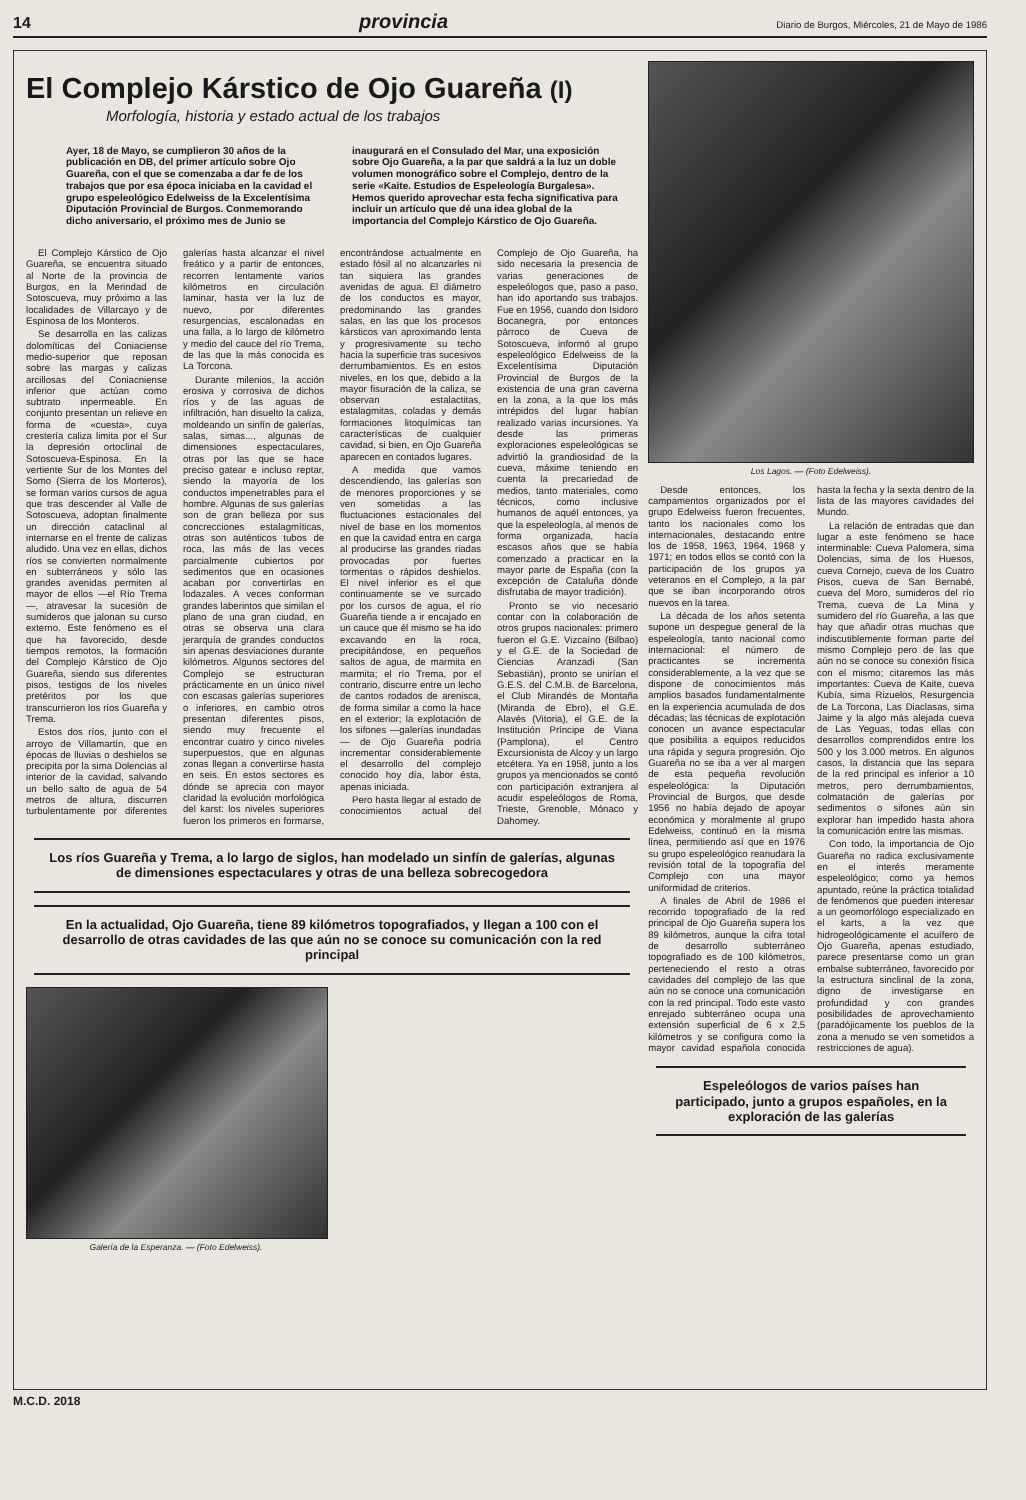14 provincia Diario de Burgos, Miércoles, 21 de Mayo de 1986
El Complejo Kárstico de Ojo Guareña (I)
Morfología, historia y estado actual de los trabajos
Ayer, 18 de Mayo, se cumplieron 30 años de la publicación en DB, del primer artículo sobre Ojo Guareña, con el que se comenzaba a dar fe de los trabajos que por esa época iniciaba en la cavidad el grupo espeleológico Edelweiss de la Excelentísima Diputación Provincial de Burgos. Conmemorando dicho aniversario, el próximo mes de Junio se inaugurará en el Consulado del Mar, una exposición sobre Ojo Guareña, a la par que saldrá a la luz un doble volumen monográfico sobre el Complejo, dentro de la serie «Kaite. Estudios de Espeleología Burgalesa». Hemos querido aprovechar esta fecha significativa para incluir un artículo que dé una idea global de la importancia del Complejo Kárstico de Ojo Guareña.
El Complejo Kárstico de Ojo Guareña, se encuentra situado al Norte de la provincia de Burgos, en la Merindad de Sotoscueva, muy próximo a las localidades de Villarcayo y de Espinosa de los Monteros.
Se desarrolla en las calizas dolomíticas del Coniaciense medio-superior que reposan sobre las margas y calizas arcillosas del Coniacniense inferior que actúan como subtrato inpermeable. En conjunto presentan un relieve en forma de «cuesta», cuya crestería caliza limita por el Sur la depresión ortoclinal de Sotoscueva-Espinosa. En la vertiente Sur de los Montes del Somo (Sierra de los Morteros), se forman varios cursos de agua que tras descender al Valle de Sotoscueva, adoptan finalmente un dirección cataclinal al internarse en el frente de calizas aludido. Una vez en ellas, dichos ríos se convierten normalmente en subterráneos y sólo las grandes avenidas permiten al mayor de ellos —el Río Trema—, atravesar la sucesión de sumideros que jalonan su curso externo. Este fenómeno es el que ha favorecido, desde tiempos remotos, la formación del Complejo Kárstico de Ojo Guareña, siendo sus diferentes pisos, testigos de los niveles pretéritos por los que transcurrieron los ríos Guareña y Trema.
Estos dos ríos, junto con el arroyo de Villamartín, que en épocas de lluvias o deshielos se precipita por la sima Dolencias al interior de la cavidad, salvando un bello salto de agua de 54 metros de altura, discurren turbulentamente por diferentes galerías hasta alcanzar el nivel freático y a partir de entonces, recorren lentamente varios kilómetros en circulación laminar, hasta ver la luz de nuevo, por diferentes resurgencias, escalonadas en una falla, a lo largo de kilómetro y medio del cauce del río Trema, de las que la más conocida es La Torcona.
Durante milenios, la acción erosiva y corrosiva de dichos ríos y de las aguas de infiltración, han disuelto la caliza, moldeando un sinfín de galerías, salas, simas..., algunas de dimensiones espectaculares, otras por las que se hace preciso gatear e incluso reptar, siendo la mayoría de los conductos impenetrables para el hombre. Algunas de sus galerías son de gran belleza por sus concrecciones estalagmíticas, otras son auténticos tubos de roca, las más de las veces parcialmente cubiertos por sedimentos que en ocasiones acaban por convertirlas en lodazales. A veces conforman grandes laberintos que similan el plano de una gran ciudad, en otras se observa una clara jerarquía de grandes conductos sin apenas desviaciones durante kilómetros. Algunos sectores del Complejo se estructuran prácticamente en un único nivel con escasas galerías superiores o inferiores, en cambio otros presentan diferentes pisos, siendo muy frecuente el encontrar cuatro y cinco niveles superpuestos, que en algunas zonas llegan a convertirse hasta en seis. En estos sectores es dónde se aprecia con mayor claridad la evolución morfológica del karst: los niveles superiores fueron los primeros en formarse, encontrándose actualmente en estado fósil al no alcanzarles ni tan siquiera las grandes avenidas de agua. El diámetro de los conductos es mayor, predominando las grandes salas, en las que los procesos kársticos van aproximando lenta y progresivamente su techo hacia la superficie tras sucesivos derrumbamientos. Es en estos niveles, en los que, debido a la mayor fisuración de la caliza, se observan estalactitas, estalagmitas, coladas y demás formaciones litoquímicas tan características de cualquier cavidad, si bien, en Ojo Guareña aparecen en contados lugares.
A medida que vamos descendiendo, las galerías son de menores proporciones y se ven sometidas a las fluctuaciones estacionales del nivel de base en los momentos en que la cavidad entra en carga al producirse las grandes riadas provocadas por fuertes tormentas o rápidos deshielos. El nivel inferior es el que continuamente se ve surcado por los cursos de agua, el río Guareña tiende a ir encajado en un cauce que él mismo se ha ido excavando en la roca, precipitándose, en pequeños saltos de agua, de marmita en marmita; el río Trema, por el contrario, discurre entre un lecho de cantos rodados de arenisca, de forma similar a como la hace en el exterior; la explotación de los sifones —galerías inundadas— de Ojo Guareña podría incrementar considerablemente el desarrollo del complejo conocido hoy día, labor ésta, apenas iniciada.
Pero hasta llegar al estado de conocimientos actual del Complejo de Ojo Guareña, ha sido necesaria la presencia de varias generaciones de espeleólogos que, paso a paso, han ido aportando sus trabajos. Fue en 1956, cuando don Isidoro Bocanegra, por entonces párroco de Cueva de Sotoscueva, informó al grupo espeleológico Edelweiss de la Excelentísima Diputación Provincial de Burgos de la existencia de una gran caverna en la zona, a la que los más intrépidos del lugar habían realizado varias incursiones. Ya desde las primeras exploraciones espeleológicas se advirtió la grandiosidad de la cueva, máxime teniendo en cuenta la precariedad de medios, tanto materiales, como técnicos, como inclusive humanos de aquél entonces, ya que la espeleología, al menos de forma organizada, hacía escasos años que se había comenzado a practicar en la mayor parte de España (con la excepción de Cataluña dónde disfrutaba de mayor tradición).
Pronto se vio necesario contar con la colaboración de otros grupos nacionales: primero fueron el G.E. Vizcaíno (Bilbao) y el G.E. de la Sociedad de Ciencias Aranzadi (San Sebastián), pronto se unirían el G.E.S. del C.M.B. de Barcelona, el Club Mirandés de Montaña (Miranda de Ebro), el G.E. Alavés (Vitoria), el G.E. de la Institución Príncipe de Viana (Pamplona), el Centro Excursionista de Alcoy y un largo etcétera. Ya en 1958, junto a los grupos ya mencionados se contó con participación extranjera al acudir espeleólogos de Roma, Trieste, Grenoble, Mónaco y Dahomey.
Los ríos Guareña y Trema, a lo largo de siglos, han modelado un sinfín de galerías, algunas de dimensiones espectaculares y otras de una belleza sobrecogedora
En la actualidad, Ojo Guareña, tiene 89 kilómetros topografiados, y llegan a 100 con el desarrollo de otras cavidades de las que aún no se conoce su comunicación con la red principal
Galería de la Esperanza. — (Foto Edelweiss).
Los Lagos. — (Foto Edelweiss).
Desde entonces, los campamentos organizados por el grupo Edelweiss fueron frecuentes, tanto los nacionales como los internacionales, destacando entre los de 1958, 1963, 1964, 1968 y 1971; en todos ellos se contó con la participación de los grupos ya veteranos en el Complejo, a la par que se iban incorporando otros nuevos en la tarea.
La década de los años setenta supone un despegue general de la espeleología, tanto nacional como internacional: el número de practicantes se incrementa considerablemente, a la vez que se dispone de conocimientos más amplios basados fundamentalmente en la experiencia acumulada de dos décadas; las técnicas de explotación conocen un avance espectacular que posibilita a equipos reducidos una rápida y segura progresión. Ojo Guareña no se iba a ver al margen de esta pequeña revolución espeleológica: la Diputación Provincial de Burgos, que desde 1956 no había dejado de apoyar económica y moralmente al grupo Edelweiss, continuó en la misma línea, permitiendo así que en 1976 su grupo espeleológico reanudara la revisión total de la topografía del Complejo con una mayor uniformidad de criterios.
A finales de Abril de 1986 el recorrido topografiado de la red principal de Ojo Guareña supera los 89 kilómetros, aunque la cifra total de desarrollo subterráneo topografiado es de 100 kilómetros, perteneciendo el resto a otras cavidades del complejo de las que aún no se conoce una comunicación con la red principal. Todo este vasto enrejado subterráneo ocupa una extensión superficial de 6 x 2,5 kilómetros y se configura como la mayor cavidad española conocida hasta la fecha y la sexta dentro de la lista de las mayores cavidades del Mundo.
La relación de entradas que dan lugar a este fenómeno se hace interminable: Cueva Palomera, sima Dolencias, sima de los Huesos, cueva Cornejo, cueva de los Cuatro Pisos, cueva de San Bernabé, cueva del Moro, sumideros del río Trema, cueva de La Mina y sumidero del río Guareña, a las que hay que añadir otras muchas que indiscutiblemente forman parte del mismo Complejo pero de las que aún no se conoce su conexión física con el mismo; citaremos las más importantes: Cueva de Kaite, cueva Kubía, sima Rizuelos, Resurgencia de La Torcona, Las Diaclasas, sima Jaime y la algo más alejada cueva de Las Yeguas, todas ellas con desarrollos comprendidos entre los 500 y los 3.000 metros. En algunos casos, la distancia que las separa de la red principal es inferior a 10 metros, pero derrumbamientos, colmatación de galerías por sedimentos o sifones aún sin explorar han impedido hasta ahora la comunicación entre las mismas.
Con todo, la importancia de Ojo Guareña no radica exclusivamente en el interés meramente espeleológico; como ya hemos apuntado, reúne la práctica totalidad de fenómenos que pueden interesar a un geomorfólogo especializado en el karts, a la vez que hidrogeológicamente el acuífero de Ojo Guareña, apenas estudiado, parece presentarse como un gran embalse subterráneo, favorecido por la estructura sinclinal de la zona, digno de investigarse en profundidad y con grandes posibilidades de aprovechamiento (paradójicamente los pueblos de la zona a menudo se ven sometidos a restricciones de agua).
Espeleólogos de varios países han participado, junto a grupos españoles, en la exploración de las galerías
M.C.D. 2018